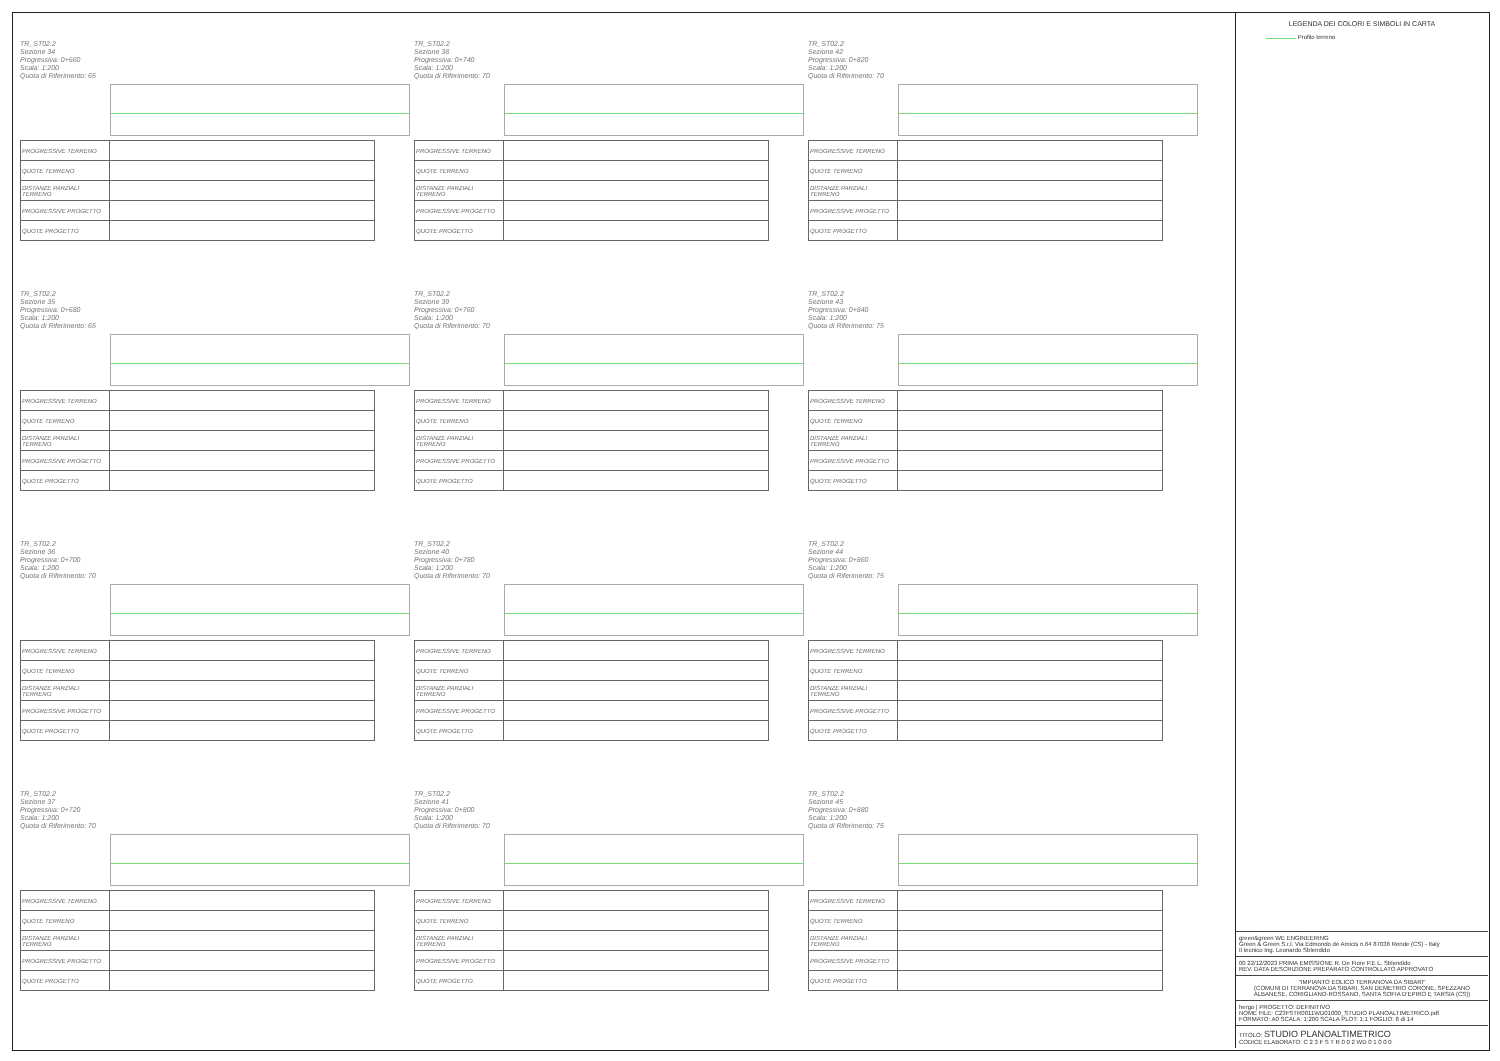TR_ST02.2
Sezione 34
Progressiva: 0+660
Scala: 1:200
Quota di Riferimento: 65
| PROGRESSIVE TERRENO | |
| QUOTE TERRENO | |
| DISTANZE PARZIALI TERRENO | |
| PROGRESSIVE PROGETTO | |
| QUOTE PROGETTO | |
TR_ST02.2
Sezione 38
Progressiva: 0+740
Scala: 1:200
Quota di Riferimento: 70
| PROGRESSIVE TERRENO | |
| QUOTE TERRENO | |
| DISTANZE PARZIALI TERRENO | |
| PROGRESSIVE PROGETTO | |
| QUOTE PROGETTO | |
TR_ST02.2
Sezione 42
Progressiva: 0+820
Scala: 1:200
Quota di Riferimento: 70
| PROGRESSIVE TERRENO | |
| QUOTE TERRENO | |
| DISTANZE PARZIALI TERRENO | |
| PROGRESSIVE PROGETTO | |
| QUOTE PROGETTO | |
TR_ST02.2
Sezione 35
Progressiva: 0+680
Scala: 1:200
Quota di Riferimento: 65
| PROGRESSIVE TERRENO | |
| QUOTE TERRENO | |
| DISTANZE PARZIALI TERRENO | |
| PROGRESSIVE PROGETTO | |
| QUOTE PROGETTO | |
TR_ST02.2
Sezione 39
Progressiva: 0+760
Scala: 1:200
Quota di Riferimento: 70
| PROGRESSIVE TERRENO | |
| QUOTE TERRENO | |
| DISTANZE PARZIALI TERRENO | |
| PROGRESSIVE PROGETTO | |
| QUOTE PROGETTO | |
TR_ST02.2
Sezione 43
Progressiva: 0+840
Scala: 1:200
Quota di Riferimento: 75
| PROGRESSIVE TERRENO | |
| QUOTE TERRENO | |
| DISTANZE PARZIALI TERRENO | |
| PROGRESSIVE PROGETTO | |
| QUOTE PROGETTO | |
TR_ST02.2
Sezione 36
Progressiva: 0+700
Scala: 1:200
Quota di Riferimento: 70
| PROGRESSIVE TERRENO | |
| QUOTE TERRENO | |
| DISTANZE PARZIALI TERRENO | |
| PROGRESSIVE PROGETTO | |
| QUOTE PROGETTO | |
TR_ST02.2
Sezione 40
Progressiva: 0+780
Scala: 1:200
Quota di Riferimento: 70
| PROGRESSIVE TERRENO | |
| QUOTE TERRENO | |
| DISTANZE PARZIALI TERRENO | |
| PROGRESSIVE PROGETTO | |
| QUOTE PROGETTO | |
TR_ST02.2
Sezione 44
Progressiva: 0+860
Scala: 1:200
Quota di Riferimento: 75
| PROGRESSIVE TERRENO | |
| QUOTE TERRENO | |
| DISTANZE PARZIALI TERRENO | |
| PROGRESSIVE PROGETTO | |
| QUOTE PROGETTO | |
TR_ST02.2
Sezione 37
Progressiva: 0+720
Scala: 1:200
Quota di Riferimento: 70
| PROGRESSIVE TERRENO | |
| QUOTE TERRENO | |
| DISTANZE PARZIALI TERRENO | |
| PROGRESSIVE PROGETTO | |
| QUOTE PROGETTO | |
TR_ST02.2
Sezione 41
Progressiva: 0+800
Scala: 1:200
Quota di Riferimento: 70
| PROGRESSIVE TERRENO | |
| QUOTE TERRENO | |
| DISTANZE PARZIALI TERRENO | |
| PROGRESSIVE PROGETTO | |
| QUOTE PROGETTO | |
TR_ST02.2
Sezione 45
Progressiva: 0+880
Scala: 1:200
Quota di Riferimento: 75
| PROGRESSIVE TERRENO | |
| QUOTE TERRENO | |
| DISTANZE PARZIALI TERRENO | |
| PROGRESSIVE PROGETTO | |
| QUOTE PROGETTO | |
LEGENDA DEI COLORI E SIMBOLI IN CARTA
Profilo terreno
green&green WE ENGINEERING
Green & Green S.r.l. Via Edmondo de Amicis n.64 87036 Rende (CS) - Italy
Il tecnico Ing. Leonardo Sblendido
00 22/12/2023 PRIMA EMISSIONE R. De Fiore P.E L. Sblendido
REV. DATA DESCRIZIONE PREPARATO CONTROLLATO APPROVATO
"IMPIANTO EOLICO TERRANOVA DA SIBARI"
(COMUNI DI TERRANOVA DA SIBARI, SAN DEMETRIO CORONE, SPEZZANO ALBANESE, CORIGLIANO-ROSSANO, SANTA SOFIA D'EPIRO E TARSIA (CS))
hergo | PROGETTO: DEFINITIVO
NOME FILE: C23FSTR0011WD01000_STUDIO PLANOALTIMETRICO.pdf
FORMATO: A0 SCALA: 1:200 SCALA PLOT: 1:1 FOGLIO: 8 di 14
TITOLO: STUDIO PLANOALTIMETRICO
CODICE ELABORATO: C 2 3 F S T R 0 0 2 WD 0 1 0 0 0